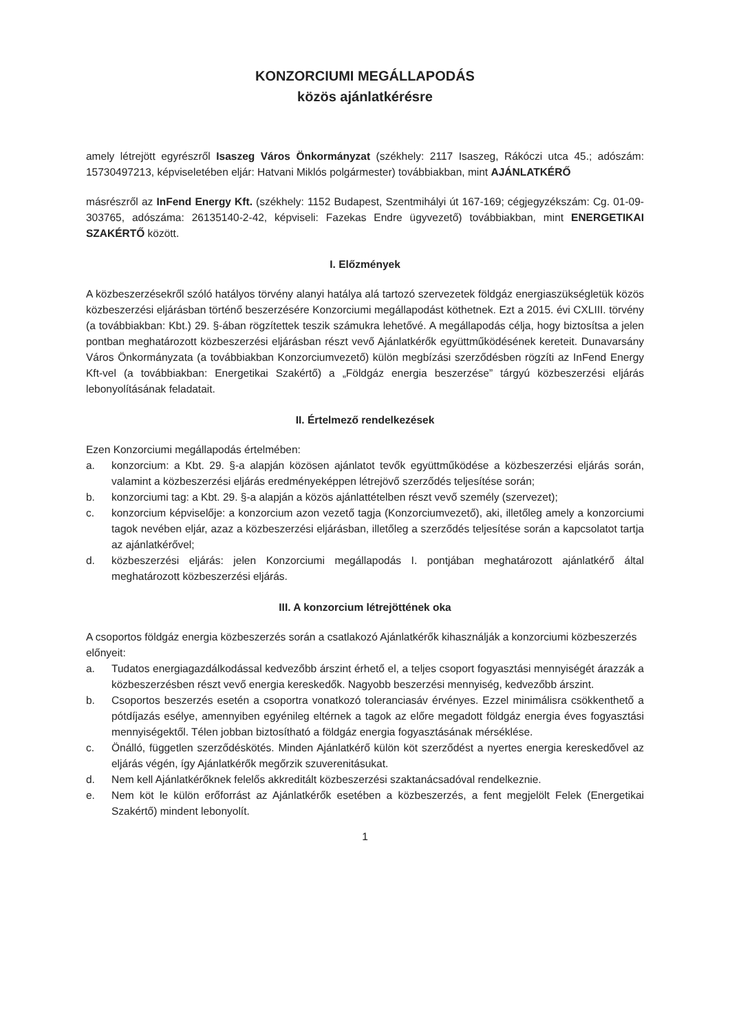KONZORCIUMI MEGÁLLAPODÁS
közös ajánlatkérésre
amely létrejött egyrészről Isaszeg Város Önkormányzat (székhely: 2117 Isaszeg, Rákóczi utca 45.; adószám: 15730497213, képviseletében eljár: Hatvani Miklós polgármester) továbbiakban, mint AJÁNLATKÉRŐ
másrészről az InFend Energy Kft. (székhely: 1152 Budapest, Szentmihályi út 167-169; cégjegyzékszám: Cg. 01-09-303765, adószáma: 26135140-2-42, képviseli: Fazekas Endre ügyvezető) továbbiakban, mint ENERGETIKAI SZAKÉRTŐ között.
I. Előzmények
A közbeszerzésekről szóló hatályos törvény alanyi hatálya alá tartozó szervezetek földgáz energiaszükségletük közös közbeszerzési eljárásban történő beszerzésére Konzorciumi megállapodást köthetnek. Ezt a 2015. évi CXLIII. törvény (a továbbiakban: Kbt.) 29. §-ában rögzítettek teszik számukra lehetővé. A megállapodás célja, hogy biztosítsa a jelen pontban meghatározott közbeszerzési eljárásban részt vevő Ajánlatkérők együttműködésének kereteit. Dunavarsány Város Önkormányzata (a továbbiakban Konzorciumvezető) külön megbízási szerződésben rögzíti az InFend Energy Kft-vel (a továbbiakban: Energetikai Szakértő) a „Földgáz energia beszerzése” tárgyú közbeszerzési eljárás lebonyolításának feladatait.
II. Értelmező rendelkezések
Ezen Konzorciumi megállapodás értelmében:
a. konzorcium: a Kbt. 29. §-a alapján közösen ajánlatot tevők együttműködése a közbeszerzési eljárás során, valamint a közbeszerzési eljárás eredményeképpen létrejövő szerződés teljesítése során;
b. konzorciumi tag: a Kbt. 29. §-a alapján a közös ajánlattételben részt vevő személy (szervezet);
c. konzorcium képviselője: a konzorcium azon vezető tagja (Konzorciumvezető), aki, illetőleg amely a konzorciumi tagok nevében eljár, azaz a közbeszerzési eljárásban, illetőleg a szerződés teljesítése során a kapcsolatot tartja az ajánlatkérővel;
d. közbeszerzési eljárás: jelen Konzorciumi megállapodás I. pontjában meghatározott ajánlatkérő által meghatározott közbeszerzési eljárás.
III. A konzorcium létrejöttének oka
A csoportos földgáz energia közbeszerzés során a csatlakozó Ajánlatkérők kihasználják a konzorciumi közbeszerzés előnyeit:
a. Tudatos energiagazdálkodással kedvezőbb árszint érhető el, a teljes csoport fogyasztási mennyiségét árazzák a közbeszerzésben részt vevő energia kereskedők. Nagyobb beszerzési mennyiség, kedvezőbb árszint.
b. Csoportos beszerzés esetén a csoportra vonatkozó toleranciasáv érvényes. Ezzel minimálisra csökkenthető a pótdíjazás esélye, amennyiben egyénileg eltérnek a tagok az előre megadott földgáz energia éves fogyasztási mennyiségektől. Télen jobban biztosítható a földgáz energia fogyasztásának mérséklése.
c. Önálló, független szerződéskötés. Minden Ajánlatkérő külön köt szerződést a nyertes energia kereskedővel az eljárás végén, így Ajánlatkérők megőrzik szuverenitásukat.
d. Nem kell Ajánlatkérőknek felelős akkreditált közbeszerzési szaktanácsadóval rendelkeznie.
e. Nem köt le külön erőforrást az Ajánlatkérők esetében a közbeszerzés, a fent megjelölt Felek (Energetikai Szakértő) mindent lebonyolít.
1